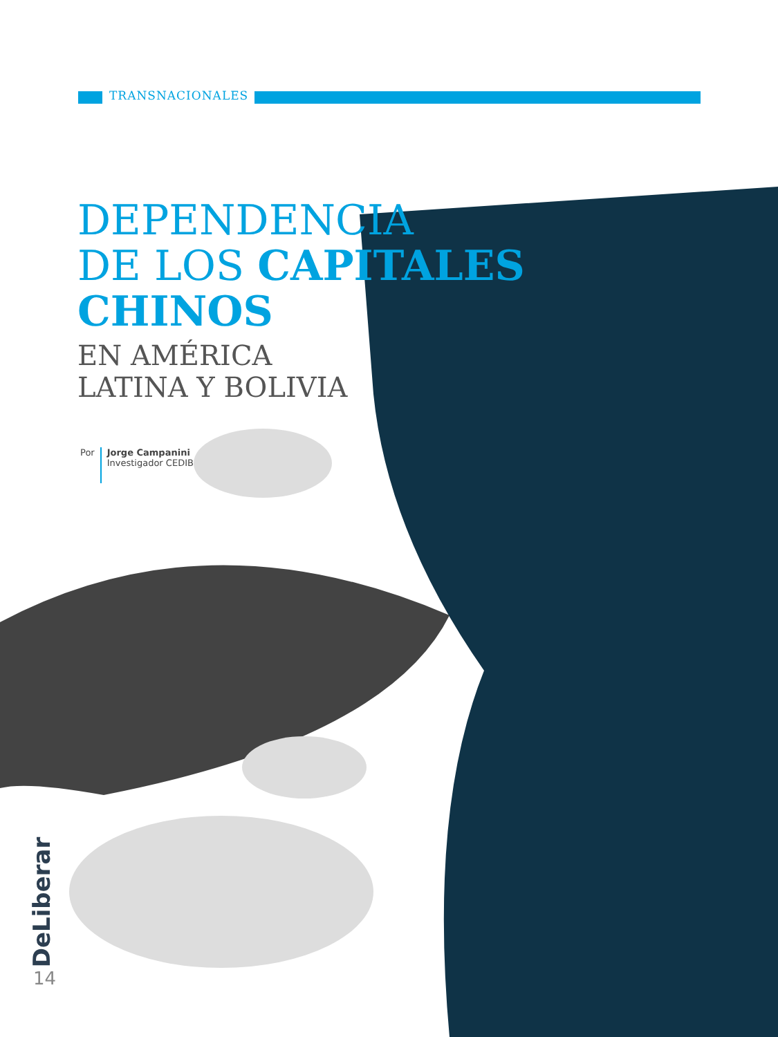TRANSNACIONALES
DEPENDENCIA
DE LOS CAPITALES
CHINOS
EN AMÉRICA
LATINA Y BOLIVIA
Por
Jorge Campanini
Investigador CEDIB
DeLiberar
14